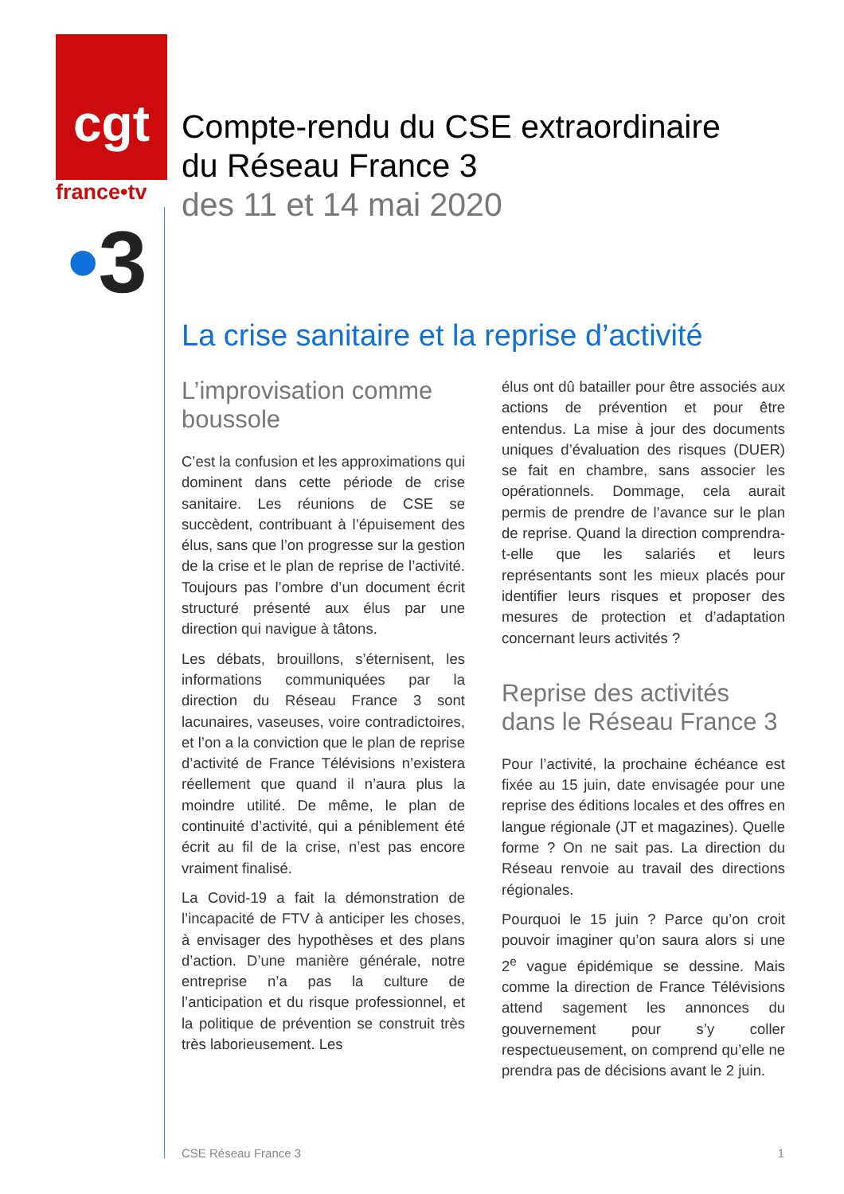cgt
france•tv
•3
Compte-rendu du CSE extraordinaire
du Réseau France 3
des 11 et 14 mai 2020
La crise sanitaire et la reprise d’activité
L’improvisation comme boussole
C’est la confusion et les approximations qui dominent dans cette période de crise sanitaire. Les réunions de CSE se succèdent, contribuant à l’épuisement des élus, sans que l’on progresse sur la gestion de la crise et le plan de reprise de l’activité. Toujours pas l’ombre d’un document écrit structuré présenté aux élus par une direction qui navigue à tâtons.
Les débats, brouillons, s’éternisent, les informations communiquées par la direction du Réseau France 3 sont lacunaires, vaseuses, voire contradictoires, et l’on a la conviction que le plan de reprise d’activité de France Télévisions n’existera réellement que quand il n’aura plus la moindre utilité. De même, le plan de continuité d’activité, qui a péniblement été écrit au fil de la crise, n’est pas encore vraiment finalisé.
La Covid-19 a fait la démonstration de l’incapacité de FTV à anticiper les choses, à envisager des hypothèses et des plans d’action. D’une manière générale, notre entreprise n’a pas la culture de l’anticipation et du risque professionnel, et la politique de prévention se construit très très laborieusement. Les
élus ont dû batailler pour être associés aux actions de prévention et pour être entendus. La mise à jour des documents uniques d’évaluation des risques (DUER) se fait en chambre, sans associer les opérationnels. Dommage, cela aurait permis de prendre de l’avance sur le plan de reprise. Quand la direction comprendra-t-elle que les salariés et leurs représentants sont les mieux placés pour identifier leurs risques et proposer des mesures de protection et d’adaptation concernant leurs activités ?
Reprise des activités dans le Réseau France 3
Pour l’activité, la prochaine échéance est fixée au 15 juin, date envisagée pour une reprise des éditions locales et des offres en langue régionale (JT et magazines). Quelle forme ? On ne sait pas. La direction du Réseau renvoie au travail des directions régionales.
Pourquoi le 15 juin ? Parce qu’on croit pouvoir imaginer qu’on saura alors si une 2<sup>e</sup> vague épidémique se dessine. Mais comme la direction de France Télévisions attend sagement les annonces du gouvernement pour s’y coller respectueusement, on comprend qu’elle ne prendra pas de décisions avant le 2 juin.
CSE Réseau France 3 1